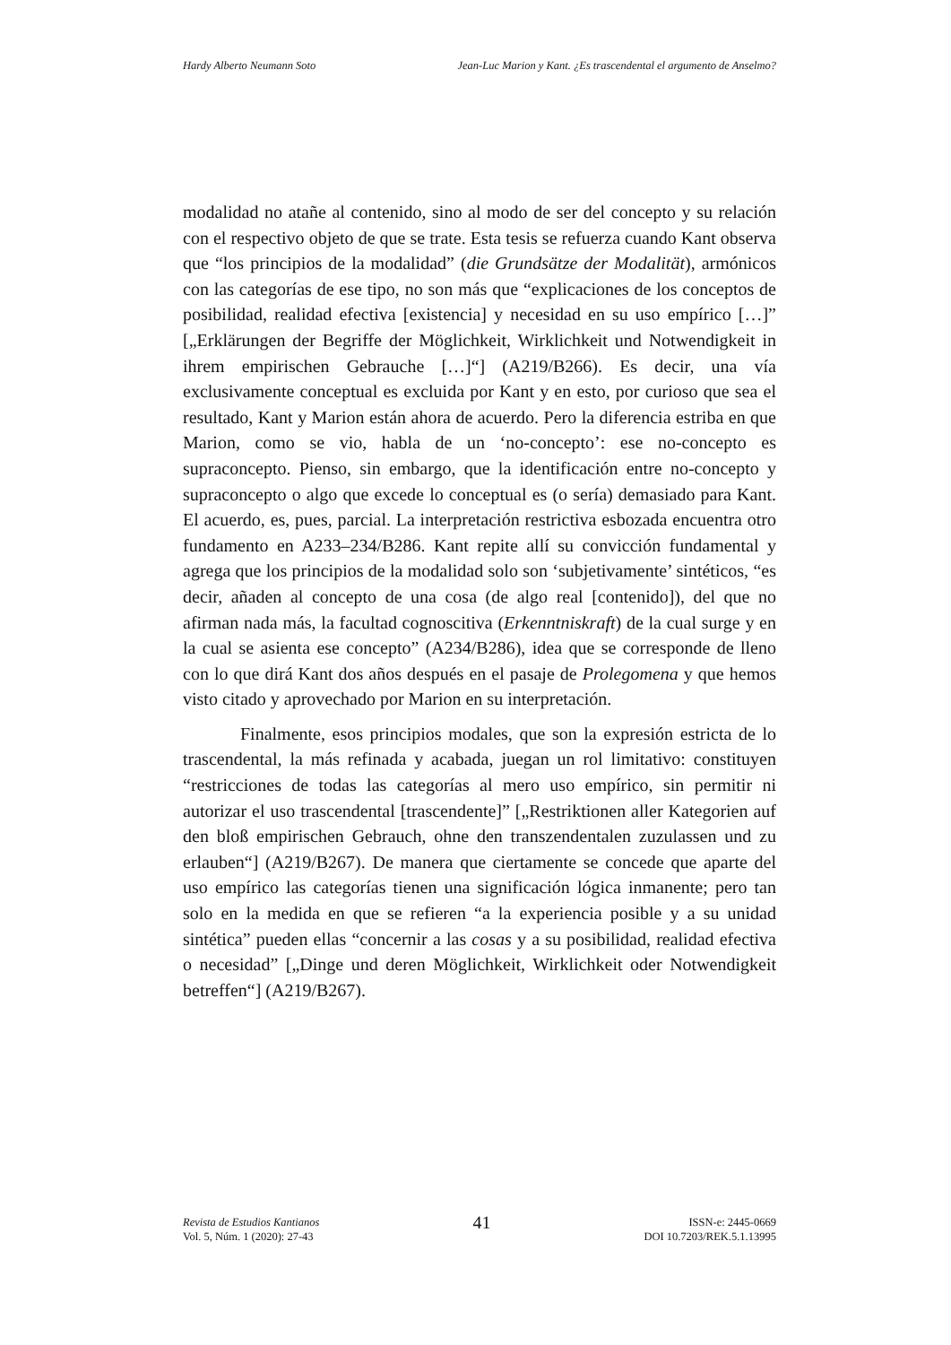Hardy Alberto Neumann Soto Jean-Luc Marion y Kant. ¿Es trascendental el argumento de Anselmo?
modalidad no atañe al contenido, sino al modo de ser del concepto y su relación con el respectivo objeto de que se trate. Esta tesis se refuerza cuando Kant observa que “los principios de la modalidad” (die Grundsätze der Modalität), armónicos con las categorías de ese tipo, no son más que “explicaciones de los conceptos de posibilidad, realidad efectiva [existencia] y necesidad en su uso empírico […]” [„Erklärungen der Begriffe der Möglichkeit, Wirklichkeit und Notwendigkeit in ihrem empirischen Gebrauche […]“] (A219/B266). Es decir, una vía exclusivamente conceptual es excluida por Kant y en esto, por curioso que sea el resultado, Kant y Marion están ahora de acuerdo. Pero la diferencia estriba en que Marion, como se vio, habla de un ‘no-concepto’: ese no-concepto es supraconcepto. Pienso, sin embargo, que la identificación entre no-concepto y supraconcepto o algo que excede lo conceptual es (o sería) demasiado para Kant. El acuerdo, es, pues, parcial. La interpretación restrictiva esbozada encuentra otro fundamento en A233–234/B286. Kant repite allí su convicción fundamental y agrega que los principios de la modalidad solo son ‘subjetivamente’ sintéticos, “es decir, añaden al concepto de una cosa (de algo real [contenido]), del que no afirman nada más, la facultad cognoscitiva (Erkenntniskraft) de la cual surge y en la cual se asienta ese concepto” (A234/B286), idea que se corresponde de lleno con lo que dirá Kant dos años después en el pasaje de Prolegomena y que hemos visto citado y aprovechado por Marion en su interpretación.
Finalmente, esos principios modales, que son la expresión estricta de lo trascendental, la más refinada y acabada, juegan un rol limitativo: constituyen “restricciones de todas las categorías al mero uso empírico, sin permitir ni autorizar el uso trascendental [trascendente]” [„Restriktionen aller Kategorien auf den bloß empirischen Gebrauch, ohne den transzendentalen zuzulassen und zu erlauben“] (A219/B267). De manera que ciertamente se concede que aparte del uso empírico las categorías tienen una significación lógica inmanente; pero tan solo en la medida en que se refieren “a la experiencia posible y a su unidad sintética” pueden ellas “concernir a las cosas y a su posibilidad, realidad efectiva o necesidad” [„Dinge und deren Möglichkeit, Wirklichkeit oder Notwendigkeit betreffen“] (A219/B267).
Revista de Estudios Kantianos
Vol. 5, Núm. 1 (2020): 27-43
41
ISSN-e: 2445-0669
DOI 10.7203/REK.5.1.13995